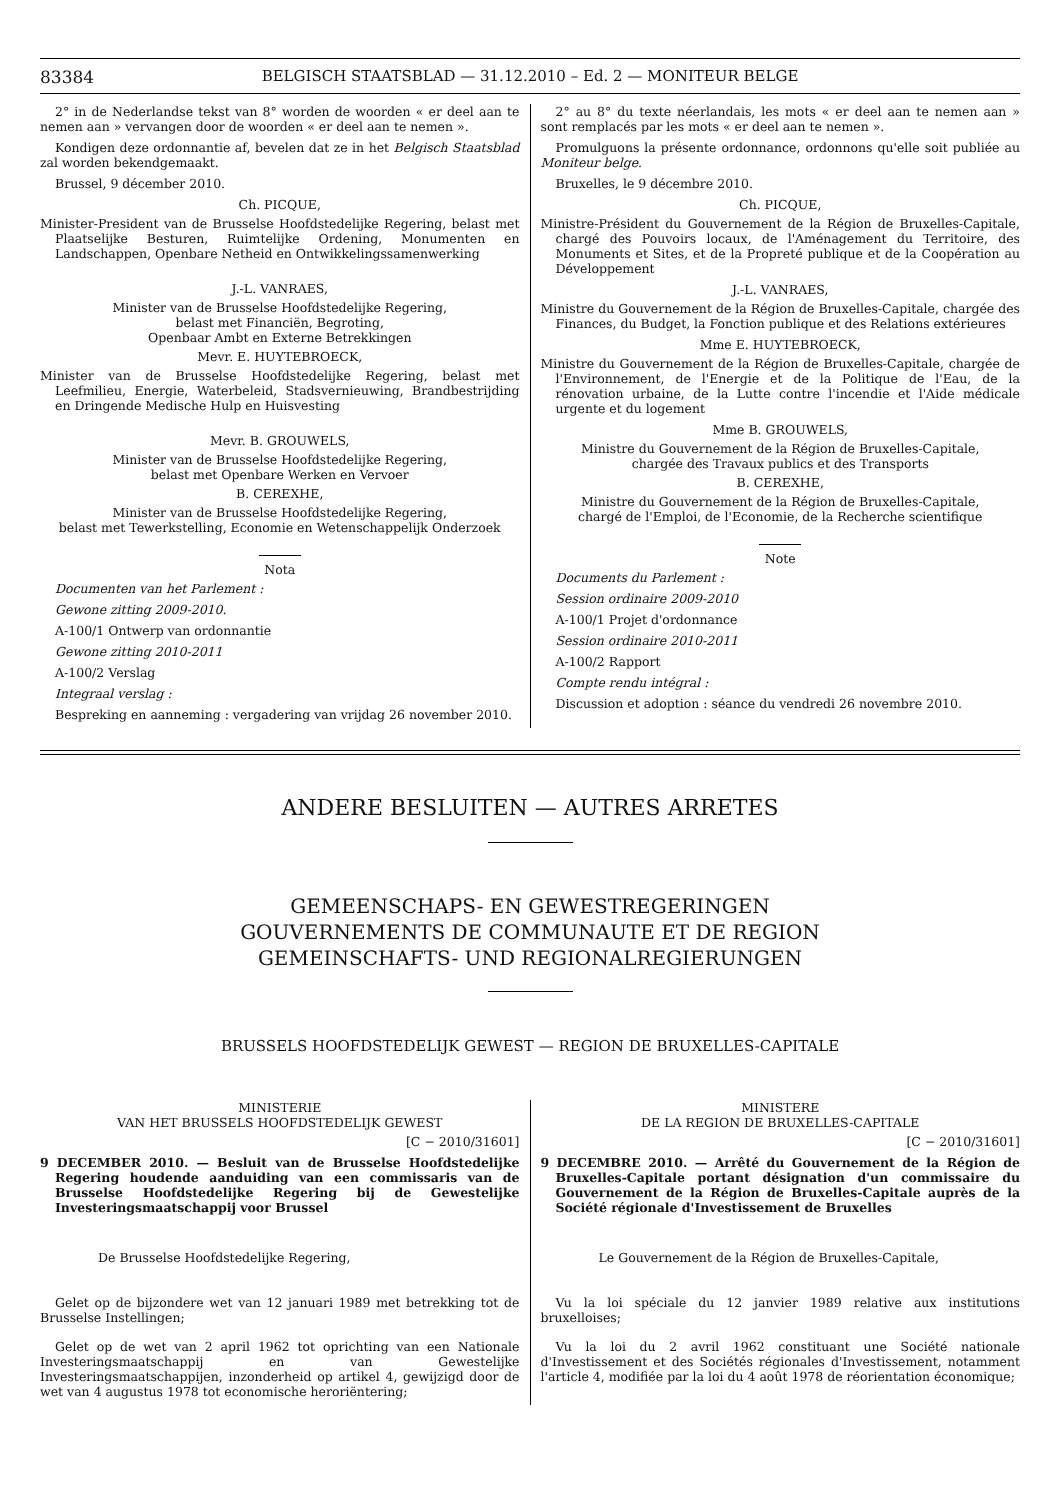83384 BELGISCH STAATSBLAD — 31.12.2010 – Ed. 2 — MONITEUR BELGE
2° in de Nederlandse tekst van 8° worden de woorden « er deel aan te nemen aan » vervangen door de woorden « er deel aan te nemen ».
Kondigen deze ordonnantie af, bevelen dat ze in het Belgisch Staatsblad zal worden bekendgemaakt.
Brussel, 9 décember 2010.
Ch. PICQUE,
Minister-President van de Brusselse Hoofdstedelijke Regering, belast met Plaatselijke Besturen, Ruimtelijke Ordening, Monumenten en Landschappen, Openbare Netheid en Ontwikkelingssamenwerking
J.-L. VANRAES,
Minister van de Brusselse Hoofdstedelijke Regering,
belast met Financiën, Begroting,
Openbaar Ambt en Externe Betrekkingen
Mevr. E. HUYTEBROECK,
Minister van de Brusselse Hoofdstedelijke Regering, belast met Leefmilieu, Energie, Waterbeleid, Stadsvernieuwing, Brandbestrijding en Dringende Medische Hulp en Huisvesting
Mevr. B. GROUWELS,
Minister van de Brusselse Hoofdstedelijke Regering,
belast met Openbare Werken en Vervoer
B. CEREXHE,
Minister van de Brusselse Hoofdstedelijke Regering,
belast met Tewerkstelling, Economie en Wetenschappelijk Onderzoek
Nota
Documenten van het Parlement :
Gewone zitting 2009-2010.
A-100/1 Ontwerp van ordonnantie
Gewone zitting 2010-2011
A-100/2 Verslag
Integraal verslag :
Bespreking en aanneming : vergadering van vrijdag 26 november 2010.
2° au 8° du texte néerlandais, les mots « er deel aan te nemen aan » sont remplacés par les mots « er deel aan te nemen ».
Promulguons la présente ordonnance, ordonnons qu'elle soit publiée au Moniteur belge.
Bruxelles, le 9 décembre 2010.
Ch. PICQUE,
Ministre-Président du Gouvernement de la Région de Bruxelles-Capitale, chargé des Pouvoirs locaux, de l'Aménagement du Territoire, des Monuments et Sites, et de la Propreté publique et de la Coopération au Développement
J.-L. VANRAES,
Ministre du Gouvernement de la Région de Bruxelles-Capitale, chargée des Finances, du Budget, la Fonction publique et des Relations extérieures
Mme E. HUYTEBROECK,
Ministre du Gouvernement de la Région de Bruxelles-Capitale, chargée de l'Environnement, de l'Energie et de la Politique de l'Eau, de la rénovation urbaine, de la Lutte contre l'incendie et l'Aide médicale urgente et du logement
Mme B. GROUWELS,
Ministre du Gouvernement de la Région de Bruxelles-Capitale,
chargée des Travaux publics et des Transports
B. CEREXHE,
Ministre du Gouvernement de la Région de Bruxelles-Capitale,
chargé de l'Emploi, de l'Economie, de la Recherche scientifique
Note
Documents du Parlement :
Session ordinaire 2009-2010
A-100/1 Projet d'ordonnance
Session ordinaire 2010-2011
A-100/2 Rapport
Compte rendu intégral :
Discussion et adoption : séance du vendredi 26 novembre 2010.
ANDERE BESLUITEN — AUTRES ARRETES
GEMEENSCHAPS- EN GEWESTREGERINGEN
GOUVERNEMENTS DE COMMUNAUTE ET DE REGION
GEMEINSCHAFTS- UND REGIONALREGIERUNGEN
BRUSSELS HOOFDSTEDELIJK GEWEST — REGION DE BRUXELLES-CAPITALE
MINISTERIE
VAN HET BRUSSELS HOOFDSTEDELIJK GEWEST
[C − 2010/31601]
9 DECEMBER 2010. — Besluit van de Brusselse Hoofdstedelijke Regering houdende aanduiding van een commissaris van de Brusselse Hoofdstedelijke Regering bij de Gewestelijke Investeringsmaatschappij voor Brussel
De Brusselse Hoofdstedelijke Regering,
Gelet op de bijzondere wet van 12 januari 1989 met betrekking tot de Brusselse Instellingen;
Gelet op de wet van 2 april 1962 tot oprichting van een Nationale Investeringsmaatschappij en van Gewestelijke Investeringsmaatschappijen, inzonderheid op artikel 4, gewijzigd door de wet van 4 augustus 1978 tot economische heroriëntering;
MINISTERE
DE LA REGION DE BRUXELLES-CAPITALE
[C − 2010/31601]
9 DECEMBRE 2010. — Arrêté du Gouvernement de la Région de Bruxelles-Capitale portant désignation d'un commissaire du Gouvernement de la Région de Bruxelles-Capitale auprès de la Société régionale d'Investissement de Bruxelles
Le Gouvernement de la Région de Bruxelles-Capitale,
Vu la loi spéciale du 12 janvier 1989 relative aux institutions bruxelloises;
Vu la loi du 2 avril 1962 constituant une Société nationale d'Investissement et des Sociétés régionales d'Investissement, notamment l'article 4, modifiée par la loi du 4 août 1978 de réorientation économique;